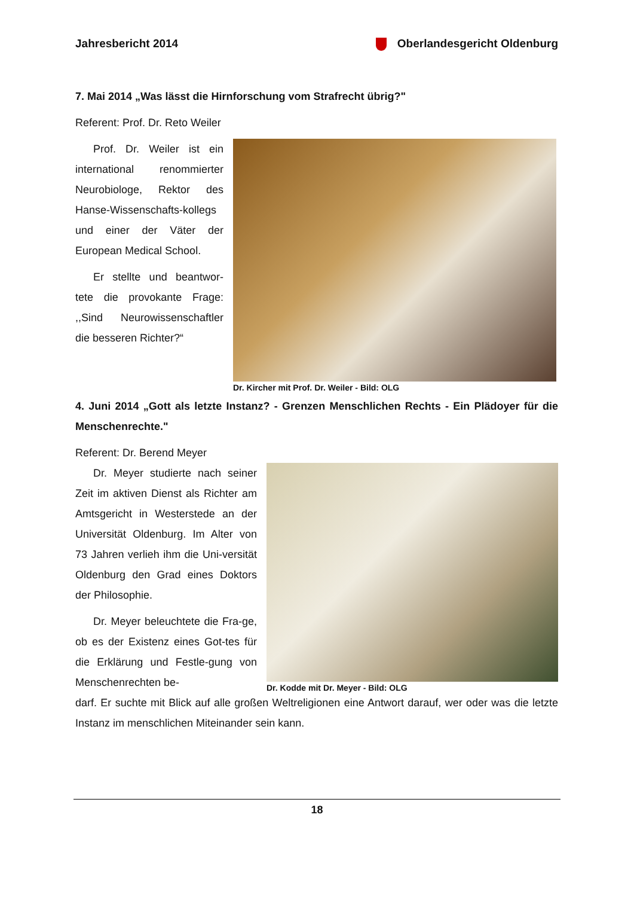Jahresbericht 2014 Oberlandesgericht Oldenburg
7. Mai 2014 „Was lässt die Hirnforschung vom Strafrecht übrig?"
Referent: Prof. Dr. Reto Weiler
Prof. Dr. Weiler ist ein international renommierter Neurobiologe, Rektor des Hanse-Wissenschafts-kollegs und einer der Väter der European Medical School.
Er stellte und beantwor-tete die provokante Frage: ,,Sind Neurowissenschaftler die besseren Richter?“
Dr. Kircher mit Prof. Dr. Weiler - Bild: OLG
4. Juni 2014 „Gott als letzte Instanz? - Grenzen Menschlichen Rechts - Ein Plädoyer für die Menschenrechte."
Referent: Dr. Berend Meyer
Dr. Meyer studierte nach seiner Zeit im aktiven Dienst als Richter am Amtsgericht in Westerstede an der Universität Oldenburg. Im Alter von 73 Jahren verlieh ihm die Uni-versität Oldenburg den Grad eines Doktors der Philosophie.
Dr. Meyer beleuchtete die Fra-ge, ob es der Existenz eines Got-tes für die Erklärung und Festle-gung von Menschenrechten be-
Dr. Kodde mit Dr. Meyer - Bild: OLG
darf. Er suchte mit Blick auf alle großen Weltreligionen eine Antwort darauf, wer oder was die letzte Instanz im menschlichen Miteinander sein kann.
18